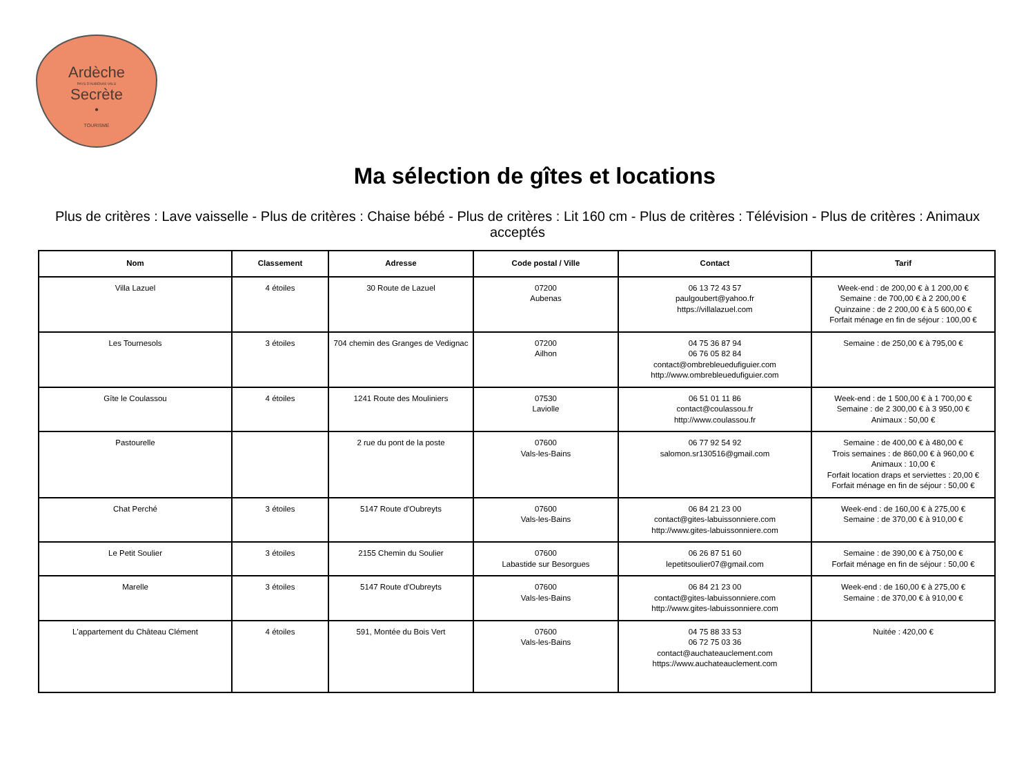Ardèche
PAYS D'AUBENAS VALS
Secrète
•
TOURISME
Ma sélection de gîtes et locations
Plus de critères : Lave vaisselle - Plus de critères : Chaise bébé - Plus de critères : Lit 160 cm - Plus de critères : Télévision - Plus de critères : Animaux acceptés
| Nom | Classement | Adresse | Code postal / Ville | Contact | Tarif |
| --- | --- | --- | --- | --- | --- |
| Villa Lazuel | 4 étoiles | 30 Route de Lazuel | 07200 Aubenas | 06 13 72 43 57 paulgoubert@yahoo.fr https://villalazuel.com | Week-end : de 200,00 € à 1 200,00 € Semaine : de 700,00 € à 2 200,00 € Quinzaine : de 2 200,00 € à 5 600,00 € Forfait ménage en fin de séjour : 100,00 € |
| Les Tournesols | 3 étoiles | 704 chemin des Granges de Vedignac | 07200 Ailhon | 04 75 36 87 94 06 76 05 82 84 contact@ombrebleuedufiguier.com http://www.ombrebleuedufiguier.com | Semaine : de 250,00 € à 795,00 € |
| Gîte le Coulassou | 4 étoiles | 1241 Route des Mouliniers | 07530 Laviolle | 06 51 01 11 86 contact@coulassou.fr http://www.coulassou.fr | Week-end : de 1 500,00 € à 1 700,00 € Semaine : de 2 300,00 € à 3 950,00 € Animaux : 50,00 € |
| Pastourelle | | 2 rue du pont de la poste | 07600 Vals-les-Bains | 06 77 92 54 92 salomon.sr130516@gmail.com | Semaine : de 400,00 € à 480,00 € Trois semaines : de 860,00 € à 960,00 € Animaux : 10,00 € Forfait location draps et serviettes : 20,00 € Forfait ménage en fin de séjour : 50,00 € |
| Chat Perché | 3 étoiles | 5147 Route d'Oubreyts | 07600 Vals-les-Bains | 06 84 21 23 00 contact@gites-labuissonniere.com http://www.gites-labuissonniere.com | Week-end : de 160,00 € à 275,00 € Semaine : de 370,00 € à 910,00 € |
| Le Petit Soulier | 3 étoiles | 2155 Chemin du Soulier | 07600 Labastide sur Besorgues | 06 26 87 51 60 lepetitsoulier07@gmail.com | Semaine : de 390,00 € à 750,00 € Forfait ménage en fin de séjour : 50,00 € |
| Marelle | 3 étoiles | 5147 Route d'Oubreyts | 07600 Vals-les-Bains | 06 84 21 23 00 contact@gites-labuissonniere.com http://www.gites-labuissonniere.com | Week-end : de 160,00 € à 275,00 € Semaine : de 370,00 € à 910,00 € |
| L'appartement du Château Clément | 4 étoiles | 591, Montée du Bois Vert | 07600 Vals-les-Bains | 04 75 88 33 53 06 72 75 03 36 contact@auchateauclement.com https://www.auchateauclement.com | Nuitée : 420,00 € |